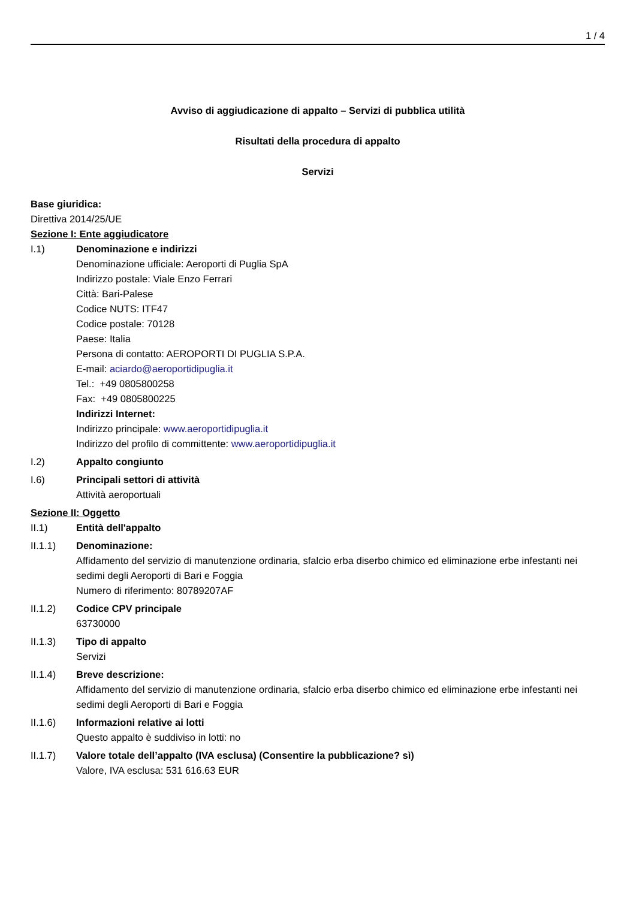1 / 4
Avviso di aggiudicazione di appalto – Servizi di pubblica utilità
Risultati della procedura di appalto
Servizi
Base giuridica:
Direttiva 2014/25/UE
Sezione I: Ente aggiudicatore
I.1) Denominazione e indirizzi
Denominazione ufficiale: Aeroporti di Puglia SpA
Indirizzo postale: Viale Enzo Ferrari
Città: Bari-Palese
Codice NUTS: ITF47
Codice postale: 70128
Paese: Italia
Persona di contatto: AEROPORTI DI PUGLIA S.P.A.
E-mail: aciardo@aeroportidipuglia.it
Tel.: +49 0805800258
Fax: +49 0805800225
Indirizzi Internet:
Indirizzo principale: www.aeroportidipuglia.it
Indirizzo del profilo di committente: www.aeroportidipuglia.it
I.2) Appalto congiunto
I.6) Principali settori di attività
Attività aeroportuali
Sezione II: Oggetto
II.1) Entità dell'appalto
II.1.1) Denominazione:
Affidamento del servizio di manutenzione ordinaria, sfalcio erba diserbo chimico ed eliminazione erbe infestanti nei sedimi degli Aeroporti di Bari e Foggia
Numero di riferimento: 80789207AF
II.1.2) Codice CPV principale
63730000
II.1.3) Tipo di appalto
Servizi
II.1.4) Breve descrizione:
Affidamento del servizio di manutenzione ordinaria, sfalcio erba diserbo chimico ed eliminazione erbe infestanti nei sedimi degli Aeroporti di Bari e Foggia
II.1.6) Informazioni relative ai lotti
Questo appalto è suddiviso in lotti: no
II.1.7) Valore totale dell’appalto (IVA esclusa) (Consentire la pubblicazione? sì)
Valore, IVA esclusa: 531 616.63 EUR